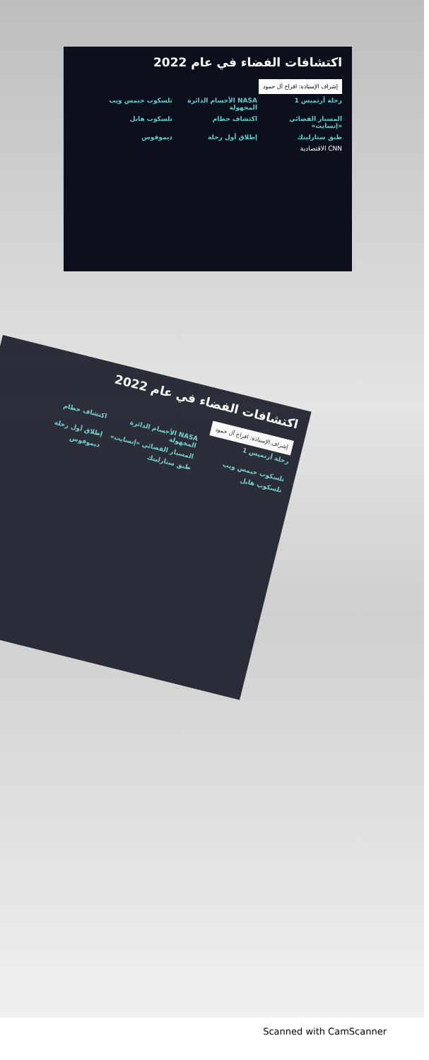اكتشافات الفضاء في عام 2022
إشراف الإستاذة: افراح آل حمود
رحلة أرتميس 1
NASA الأجسام الدائرة المجهولة
تلسكوب جيمس ويب
المسبار الفضائي «إنسايت»
اكتشاف حطام
تلسكوب هابل
طبق ستارلينك
إطلاق أول رحلة
ديموفوس
CNN الاقتصادية
اكتشافات الفضاء في عام 2022
إشراف الإستاذة: افراح آل حمود
رحلة أرتميس 1
NASA الأجسام الدائرة المجهولة
اكتشاف حطام
تلسكوب جيمس ويب
المسبار الفضائي «إنسايت»
إطلاق أول رحلة
تلسكوب هابل
طبق ستارلينك
ديموفوس
Scanned with CamScanner